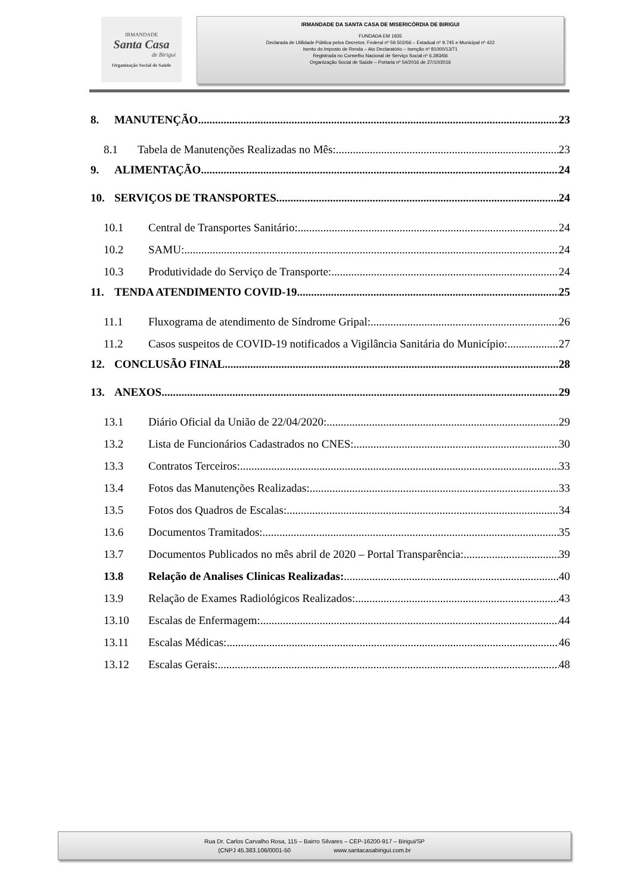IRMANDADE
Santa Casa
de Birigui
Organização Social de Saúde
IRMANDADE DA SANTA CASA DE MISERICÓRDIA DE BIRIGUI
FUNDADA EM 1935
Declarada de Utilidade Pública pelos Decretos: Federal nº 59.502/66 – Estadual nº 9.745 e Municipal nº 422
Isento do Imposto de Renda – Ato Declaratório – Isenção nº 81000/13/71
Registrada no Conselho Nacional de Serviço Social nº 6.393/66
Organização Social de Saúde – Portaria nº 54/2016 de 27/10/2016
8. MANUTENÇÃO 23
8.1 Tabela de Manutenções Realizadas no Mês: 23
9. ALIMENTAÇÃO 24
10. SERVIÇOS DE TRANSPORTES 24
10.1 Central de Transportes Sanitário: 24
10.2 SAMU: 24
10.3 Produtividade do Serviço de Transporte: 24
11. TENDA ATENDIMENTO COVID-19 25
11.1 Fluxograma de atendimento de Síndrome Gripal: 26
11.2 Casos suspeitos de COVID-19 notificados a Vigilância Sanitária do Município: 27
12. CONCLUSÃO FINAL 28
13. ANEXOS 29
13.1 Diário Oficial da União de 22/04/2020: 29
13.2 Lista de Funcionários Cadastrados no CNES: 30
13.3 Contratos Terceiros: 33
13.4 Fotos das Manutenções Realizadas: 33
13.5 Fotos dos Quadros de Escalas: 34
13.6 Documentos Tramitados: 35
13.7 Documentos Publicados no mês abril de 2020 – Portal Transparência: 39
13.8 Relação de Analises Clinicas Realizadas: 40
13.9 Relação de Exames Radiológicos Realizados: 43
13.10 Escalas de Enfermagem: 44
13.11 Escalas Médicas: 46
13.12 Escalas Gerais: 48
Rua Dr. Carlos Carvalho Rosa, 115 – Bairro Silvares – CEP-16200-917 – Birigui/SP
(CNPJ 45.383.106/0001-50 www.santacasabirigui.com.br